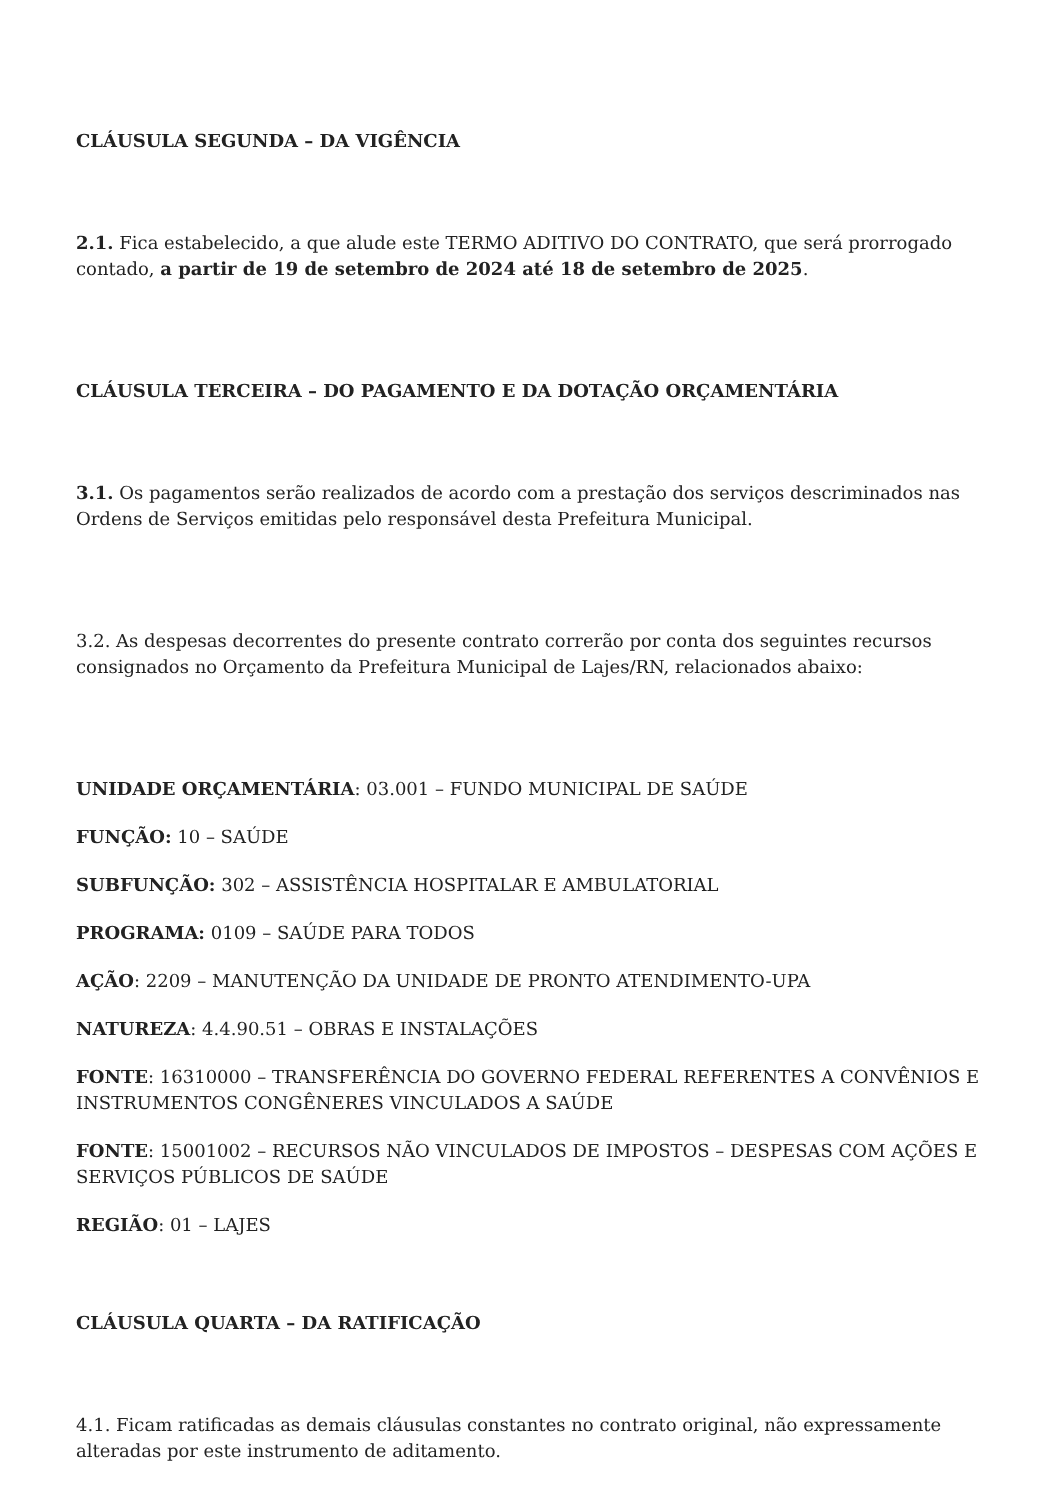CLÁUSULA SEGUNDA – DA VIGÊNCIA
2.1. Fica estabelecido, a que alude este TERMO ADITIVO DO CONTRATO, que será prorrogado contado, a partir de 19 de setembro de 2024 até 18 de setembro de 2025.
CLÁUSULA TERCEIRA – DO PAGAMENTO E DA DOTAÇÃO ORÇAMENTÁRIA
3.1. Os pagamentos serão realizados de acordo com a prestação dos serviços descriminados nas Ordens de Serviços emitidas pelo responsável desta Prefeitura Municipal.
3.2. As despesas decorrentes do presente contrato correrão por conta dos seguintes recursos consignados no Orçamento da Prefeitura Municipal de Lajes/RN, relacionados abaixo:
UNIDADE ORÇAMENTÁRIA: 03.001 – FUNDO MUNICIPAL DE SAÚDE
FUNÇÃO: 10 – SAÚDE
SUBFUNÇÃO: 302 – ASSISTÊNCIA HOSPITALAR E AMBULATORIAL
PROGRAMA: 0109 – SAÚDE PARA TODOS
AÇÃO: 2209 – MANUTENÇÃO DA UNIDADE DE PRONTO ATENDIMENTO-UPA
NATUREZA: 4.4.90.51 – OBRAS E INSTALAÇÕES
FONTE: 16310000 – TRANSFERÊNCIA DO GOVERNO FEDERAL REFERENTES A CONVÊNIOS E INSTRUMENTOS CONGÊNERES VINCULADOS A SAÚDE
FONTE: 15001002 – RECURSOS NÃO VINCULADOS DE IMPOSTOS – DESPESAS COM AÇÕES E SERVIÇOS PÚBLICOS DE SAÚDE
REGIÃO: 01 – LAJES
CLÁUSULA QUARTA – DA RATIFICAÇÃO
4.1. Ficam ratificadas as demais cláusulas constantes no contrato original, não expressamente alteradas por este instrumento de aditamento.